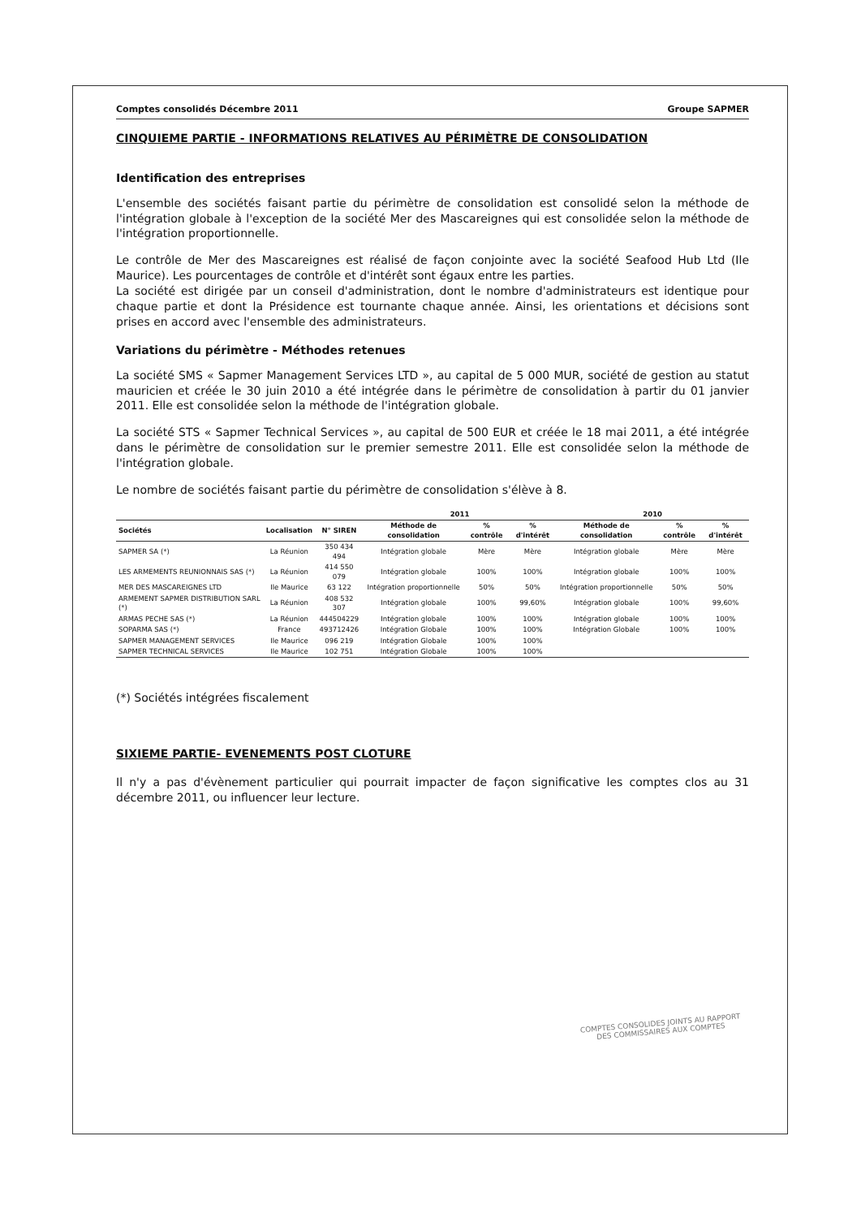Comptes consolidés Décembre 2011 Groupe SAPMER
CINQUIEME PARTIE - INFORMATIONS RELATIVES AU PÉRIMÈTRE DE CONSOLIDATION
Identification des entreprises
L'ensemble des sociétés faisant partie du périmètre de consolidation est consolidé selon la méthode de l'intégration globale à l'exception de la société Mer des Mascareignes qui est consolidée selon la méthode de l'intégration proportionnelle.
Le contrôle de Mer des Mascareignes est réalisé de façon conjointe avec la société Seafood Hub Ltd (Ile Maurice). Les pourcentages de contrôle et d'intérêt sont égaux entre les parties.
La société est dirigée par un conseil d'administration, dont le nombre d'administrateurs est identique pour chaque partie et dont la Présidence est tournante chaque année. Ainsi, les orientations et décisions sont prises en accord avec l'ensemble des administrateurs.
Variations du périmètre - Méthodes retenues
La société SMS « Sapmer Management Services LTD », au capital de 5 000 MUR, société de gestion au statut mauricien et créée le 30 juin 2010 a été intégrée dans le périmètre de consolidation à partir du 01 janvier 2011. Elle est consolidée selon la méthode de l'intégration globale.
La société STS « Sapmer Technical Services », au capital de 500 EUR et créée le 18 mai 2011, a été intégrée dans le périmètre de consolidation sur le premier semestre 2011. Elle est consolidée selon la méthode de l'intégration globale.
Le nombre de sociétés faisant partie du périmètre de consolidation s'élève à 8.
| | | | 2011 | | | 2010 | | |
| --- | --- | --- | --- | --- | --- | --- | --- | --- |
| Sociétés | Localisation | N° SIREN | Méthode de consolidation | % contrôle | % d'intérêt | Méthode de consolidation | % contrôle | % d'intérêt |
| SAPMER SA (*) | La Réunion | 350 434 494 | Intégration globale | Mère | Mère | Intégration globale | Mère | Mère |
| LES ARMEMENTS REUNIONNAIS SAS (*) | La Réunion | 414 550 079 | Intégration globale | 100% | 100% | Intégration globale | 100% | 100% |
| MER DES MASCAREIGNES LTD | Ile Maurice | 63 122 | Intégration proportionnelle | 50% | 50% | Intégration proportionnelle | 50% | 50% |
| ARMEMENT SAPMER DISTRIBUTION SARL (*) | La Réunion | 408 532 307 | Intégration globale | 100% | 99,60% | Intégration globale | 100% | 99,60% |
| ARMAS PECHE SAS (*) | La Réunion | 444504229 | Intégration globale | 100% | 100% | Intégration globale | 100% | 100% |
| SOPARMA SAS (*) | France | 493712426 | Intégration Globale | 100% | 100% | Intégration Globale | 100% | 100% |
| SAPMER MANAGEMENT SERVICES | Ile Maurice | 096 219 | Intégration Globale | 100% | 100% | | | |
| SAPMER TECHNICAL SERVICES | Ile Maurice | 102 751 | Intégration Globale | 100% | 100% | | | |
(*) Sociétés intégrées fiscalement
SIXIEME PARTIE- EVENEMENTS POST CLOTURE
Il n'y a pas d'évènement particulier qui pourrait impacter de façon significative les comptes clos au 31 décembre 2011, ou influencer leur lecture.
COMPTES CONSOLIDES JOINTS AU RAPPORT
DES COMMISSAIRES AUX COMPTES